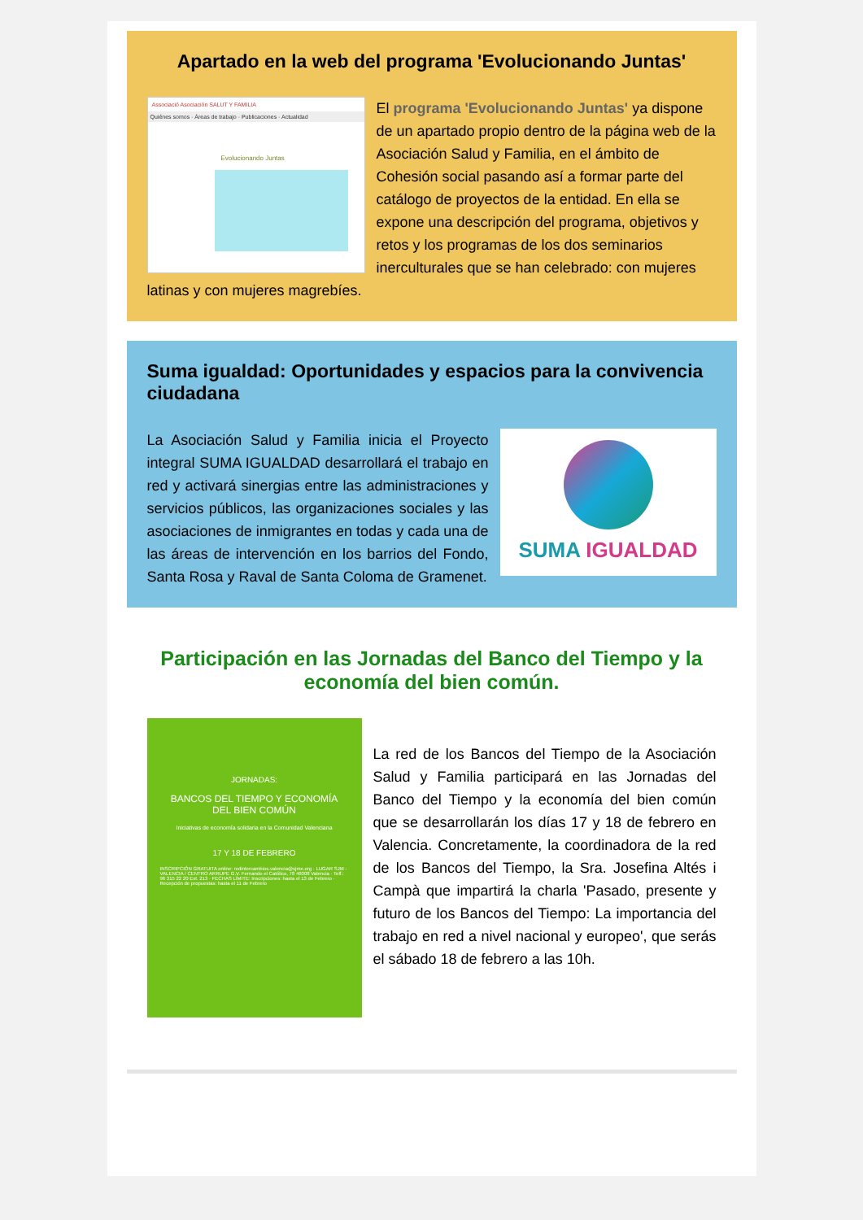Apartado en la web del programa 'Evolucionando Juntas'
Associació Asociación SALUT Y FAMILIA
Quiénes somos · Áreas de trabajo · Publicaciones · Actualidad
Evolucionando Juntas
El programa 'Evolucionando Juntas' ya dispone de un apartado propio dentro de la página web de la Asociación Salud y Familia, en el ámbito de Cohesión social pasando así a formar parte del catálogo de proyectos de la entidad. En ella se expone una descripción del programa, objetivos y retos y los programas de los dos seminarios inerculturales que se han celebrado: con mujeres latinas y con mujeres magrebíes.
Suma igualdad: Oportunidades y espacios para la convivencia ciudadana
SUMA IGUALDAD
La Asociación Salud y Familia inicia el Proyecto integral SUMA IGUALDAD desarrollará el trabajo en red y activará sinergias entre las administraciones y servicios públicos, las organizaciones sociales y las asociaciones de inmigrantes en todas y cada una de las áreas de intervención en los barrios del Fondo, Santa Rosa y Raval de Santa Coloma de Gramenet.
Participación en las Jornadas del Banco del Tiempo y la economía del bien común.
JORNADAS:
BANCOS DEL TIEMPO Y ECONOMÍA
DEL BIEN COMÚN
Iniciativas de economía solidaria en la Comunidad Valenciana
17 Y 18 DE FEBRERO
INSCRIPCIÓN GRATUITA online: redintercambios.valencia@sjme.org · LUGAR SJM - VALENCIA / CENTRO ARRUPE G.V. Fernando el Católico, 78 46008 Valencia · Telf.: 96 315 22 20 Ext. 213 · FECHAS LÍMITE: Inscripciones: hasta el 13 de Febrero · Recepción de propuestas: hasta el 11 de Febrero
La red de los Bancos del Tiempo de la Asociación Salud y Familia participará en las Jornadas del Banco del Tiempo y la economía del bien común que se desarrollarán los días 17 y 18 de febrero en Valencia. Concretamente, la coordinadora de la red de los Bancos del Tiempo, la Sra. Josefina Altés i Campà que impartirá la charla 'Pasado, presente y futuro de los Bancos del Tiempo: La importancia del trabajo en red a nivel nacional y europeo', que serás el sábado 18 de febrero a las 10h.